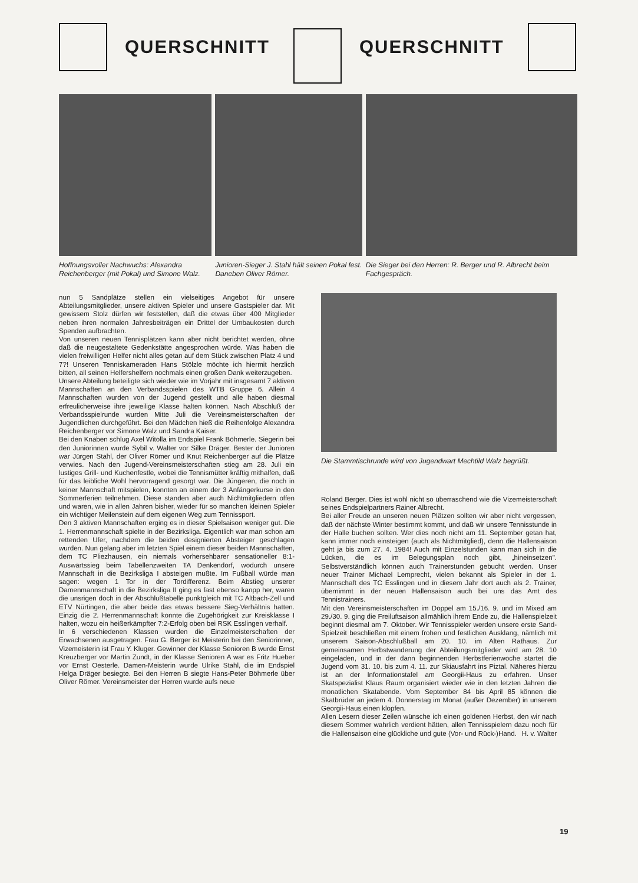QUERSCHNITT QUERSCHNITT
Hoffnungsvoller Nachwuchs: Alexandra Reichenberger (mit Pokal) und Simone Walz.
Junioren-Sieger J. Stahl hält seinen Pokal fest. Daneben Oliver Römer.
Die Sieger bei den Herren: R. Berger und R. Albrecht beim Fachgespräch.
nun 5 Sandplätze stellen ein vielseitiges Angebot für unsere Abteilungsmitglieder, unsere aktiven Spieler und unsere Gastspieler dar. Mit gewissem Stolz dürfen wir feststellen, daß die etwas über 400 Mitglieder neben ihren normalen Jahresbeiträgen ein Drittel der Umbaukosten durch Spenden aufbrachten.
Von unseren neuen Tennisplätzen kann aber nicht berichtet werden, ohne daß die neugestaltete Gedenkstätte angesprochen würde. Was haben die vielen freiwilligen Helfer nicht alles getan auf dem Stück zwischen Platz 4 und 7?! Unseren Tenniskameraden Hans Stölzle möchte ich hiermit herzlich bitten, all seinen Helfershelfern nochmals einen großen Dank weiterzugeben.
Unsere Abteilung beteiligte sich wieder wie im Vorjahr mit insgesamt 7 aktiven Mannschaften an den Verbandsspielen des WTB Gruppe 6. Allein 4 Mannschaften wurden von der Jugend gestellt und alle haben diesmal erfreulicherweise ihre jeweilige Klasse halten können. Nach Abschluß der Verbandsspielrunde wurden Mitte Juli die Vereinsmeisterschaften der Jugendlichen durchgeführt. Bei den Mädchen hieß die Reihenfolge Alexandra Reichenberger vor Simone Walz und Sandra Kaiser.
Bei den Knaben schlug Axel Witolla im Endspiel Frank Böhmerle. Siegerin bei den Juniorinnen wurde Sybil v. Walter vor Silke Dräger. Bester der Junioren war Jürgen Stahl, der Oliver Römer und Knut Reichenberger auf die Plätze verwies. Nach den Jugend-Vereinsmeisterschaften stieg am 28. Juli ein lustiges Grill- und Kuchenfestle, wobei die Tennismütter kräftig mithalfen, daß für das leibliche Wohl hervorragend gesorgt war. Die Jüngeren, die noch in keiner Mannschaft mitspielen, konnten an einem der 3 Anfängerkurse in den Sommerferien teilnehmen. Diese standen aber auch Nichtmitgliedern offen und waren, wie in allen Jahren bisher, wieder für so manchen kleinen Spieler ein wichtiger Meilenstein auf dem eigenen Weg zum Tennissport.
Den 3 aktiven Mannschaften erging es in dieser Spielsaison weniger gut. Die 1. Herrenmannschaft spielte in der Bezirksliga. Eigentlich war man schon am rettenden Ufer, nachdem die beiden designierten Absteiger geschlagen wurden. Nun gelang aber im letzten Spiel einem dieser beiden Mannschaften, dem TC Pliezhausen, ein niemals vorhersehbarer sensationeller 8:1-Auswärtssieg beim Tabellenzweiten TA Denkendorf, wodurch unsere Mannschaft in die Bezirksliga I absteigen mußte. Im Fußball würde man sagen: wegen 1 Tor in der Tordifferenz. Beim Abstieg unserer Damenmannschaft in die Bezirksliga II ging es fast ebenso kanpp her, waren die unsrigen doch in der Abschlußtabelle punktgleich mit TC Altbach-Zell und ETV Nürtingen, die aber beide das etwas bessere Sieg-Verhältnis hatten. Einzig die 2. Herrenmannschaft konnte die Zugehörigkeit zur Kreisklasse I halten, wozu ein heißerkämpfter 7:2-Erfolg oben bei RSK Esslingen verhalf.
In 6 verschiedenen Klassen wurden die Einzelmeisterschaften der Erwachsenen ausgetragen. Frau G. Berger ist Meisterin bei den Seniorinnen, Vizemeisterin ist Frau Y. Kluger. Gewinner der Klasse Senioren B wurde Ernst Kreuzberger vor Martin Zundt, in der Klasse Senioren A war es Fritz Hueber vor Ernst Oesterle. Damen-Meisterin wurde Ulrike Stahl, die im Endspiel Helga Dräger besiegte. Bei den Herren B siegte Hans-Peter Böhmerle über Oliver Römer. Vereinsmeister der Herren wurde aufs neue
Die Stammtischrunde wird von Jugendwart Mechtild Walz begrüßt.
Roland Berger. Dies ist wohl nicht so überraschend wie die Vizemeisterschaft seines Endspielpartners Rainer Albrecht.
Bei aller Freude an unseren neuen Plätzen sollten wir aber nicht vergessen, daß der nächste Winter bestimmt kommt, und daß wir unsere Tennisstunde in der Halle buchen sollten. Wer dies noch nicht am 11. September getan hat, kann immer noch einsteigen (auch als Nichtmitglied), denn die Hallensaison geht ja bis zum 27. 4. 1984! Auch mit Einzelstunden kann man sich in die Lücken, die es im Belegungsplan noch gibt, „hineinsetzen". Selbstverständlich können auch Trainerstunden gebucht werden. Unser neuer Trainer Michael Lemprecht, vielen bekannt als Spieler in der 1. Mannschaft des TC Esslingen und in diesem Jahr dort auch als 2. Trainer, übernimmt in der neuen Hallensaison auch bei uns das Amt des Tennistrainers.
Mit den Vereinsmeisterschaften im Doppel am 15./16. 9. und im Mixed am 29./30. 9. ging die Freiluftsaison allmählich ihrem Ende zu, die Hallenspielzeit beginnt diesmal am 7. Oktober. Wir Tennisspieler werden unsere erste Sand-Spielzeit beschließen mit einem frohen und festlichen Ausklang, nämlich mit unserem Saison-Abschlußball am 20. 10. im Alten Rathaus. Zur gemeinsamen Herbstwanderung der Abteilungsmitglieder wird am 28. 10 eingeladen, und in der dann beginnenden Herbstferienwoche startet die Jugend vom 31. 10. bis zum 4. 11. zur Skiausfahrt ins Piztal. Näheres hierzu ist an der Informationstafel am Georgii-Haus zu erfahren. Unser Skatspezialist Klaus Raum organisiert wieder wie in den letzten Jahren die monatlichen Skatabende. Vom September 84 bis April 85 können die Skatbrüder an jedem 4. Donnerstag im Monat (außer Dezember) in unserem Georgii-Haus einen klopfen.
Allen Lesern dieser Zeilen wünsche ich einen goldenen Herbst, den wir nach diesem Sommer wahrlich verdient hätten, allen Tennisspielern dazu noch für die Hallensaison eine glückliche und gute (Vor- und Rück-)Hand. H. v. Walter
19